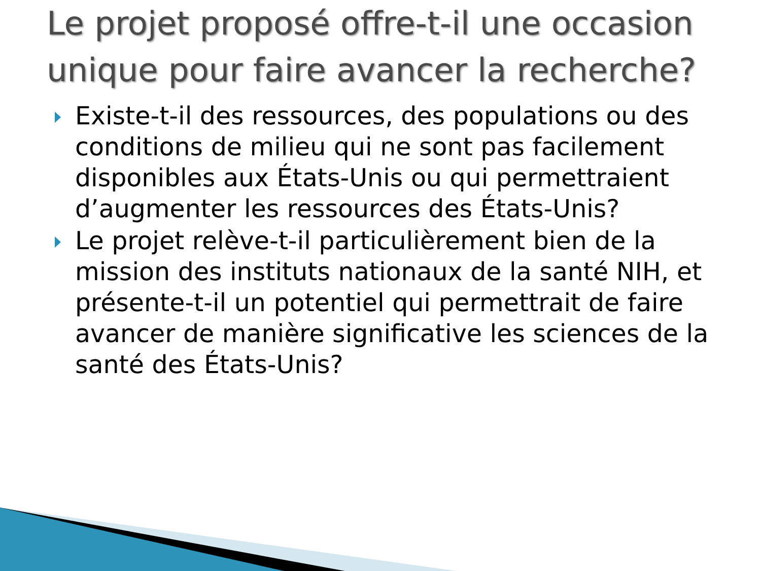Le projet proposé offre-t-il une occasion unique pour faire avancer la recherche?
Existe-t-il des ressources, des populations ou des conditions de milieu qui ne sont pas facilement disponibles aux États-Unis ou qui permettraient d’augmenter les ressources des États-Unis?
Le projet relève-t-il particulièrement bien de la mission des instituts nationaux de la santé NIH, et présente-t-il un potentiel qui permettrait de faire avancer de manière significative les sciences de la santé des États-Unis?